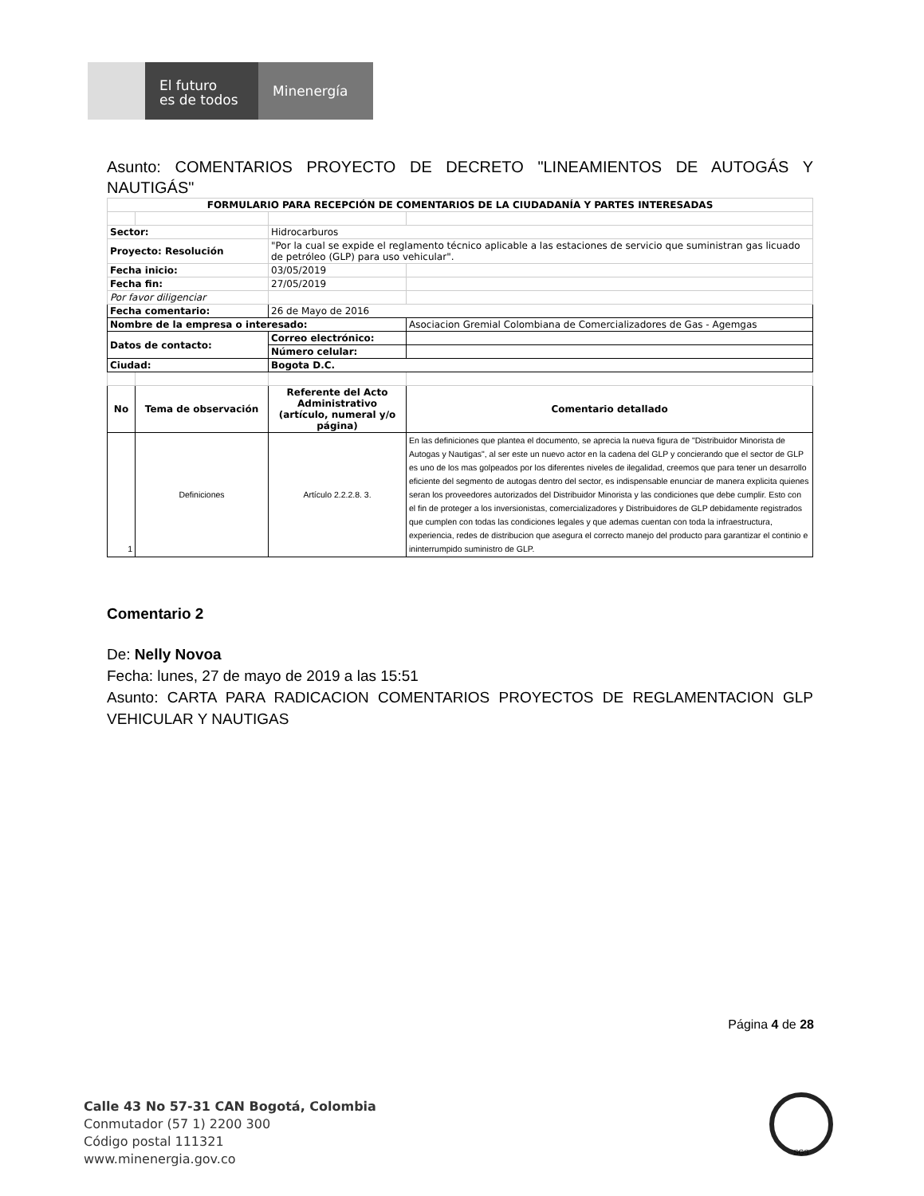El futuro
es de todos
Minenergía
Asunto: COMENTARIOS PROYECTO DE DECRETO "LINEAMIENTOS DE AUTOGÁS Y NAUTIGÁS"
| FORMULARIO PARA RECEPCIÓN DE COMENTARIOS DE LA CIUDADANÍA Y PARTES INTERESADAS | | | |
| --- | --- | --- | --- |
| Sector: | | Hidrocarburos | |
| Proyecto: Resolución | | "Por la cual se expide el reglamento técnico aplicable a las estaciones de servicio que suministran gas licuado de petróleo (GLP) para uso vehicular". | |
| Fecha inicio: | | 03/05/2019 | |
| Fecha fin: | | 27/05/2019 | |
| Por favor diligenciar | | | |
| Fecha comentario: | | 26 de Mayo de 2016 | |
| Nombre de la empresa o interesado: | | | Asociacion Gremial Colombiana de Comercializadores de Gas - Agemgas |
| Datos de contacto: | | Correo electrónico: | |
| | | Número celular: | |
| Ciudad: | | Bogota D.C. | |
| No | Tema de observación | Referente del Acto Administrativo (artículo, numeral y/o página) | Comentario detallado |
| 1 | Definiciones | Artículo 2.2.2.8. 3. | En las definiciones que plantea el documento, se aprecia la nueva figura de "Distribuidor Minorista de Autogas y Nautigas", al ser este un nuevo actor en la cadena del GLP y concierando que el sector de GLP es uno de los mas golpeados por los diferentes niveles de ilegalidad, creemos que para tener un desarrollo eficiente del segmento de autogas dentro del sector, es indispensable enunciar de manera explicita quienes seran los proveedores autorizados del Distribuidor Minorista y las condiciones que debe cumplir. Esto con el fin de proteger a los inversionistas, comercializadores y Distribuidores de GLP debidamente registrados que cumplen con todas las condiciones legales y que ademas cuentan con toda la infraestructura, experiencia, redes de distribucion que asegura el correcto manejo del producto para garantizar el continio e ininterrumpido suministro de GLP. |
Comentario 2
De: Nelly Novoa
Fecha: lunes, 27 de mayo de 2019 a las 15:51
Asunto: CARTA PARA RADICACION COMENTARIOS PROYECTOS DE REGLAMENTACION GLP VEHICULAR Y NAUTIGAS
Página 4 de 28
Calle 43 No 57-31 CAN Bogotá, Colombia
Conmutador (57 1) 2200 300
Código postal 111321
www.minenergia.gov.co
SGS